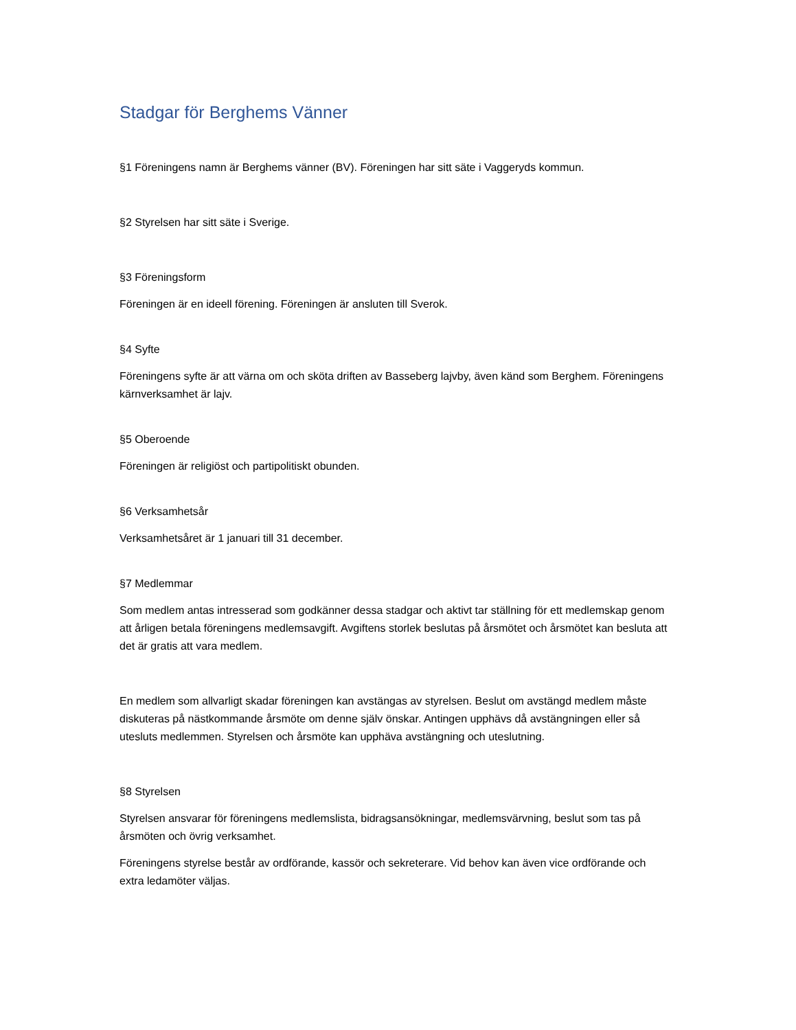Stadgar för Berghems Vänner
§1 Föreningens namn är Berghems vänner (BV). Föreningen har sitt säte i Vaggeryds kommun.
§2 Styrelsen har sitt säte i Sverige.
§3 Föreningsform
Föreningen är en ideell förening. Föreningen är ansluten till Sverok.
§4 Syfte
Föreningens syfte är att värna om och sköta driften av Basseberg lajvby, även känd som Berghem. Föreningens kärnverksamhet är lajv.
§5 Oberoende
Föreningen är religiöst och partipolitiskt obunden.
§6 Verksamhetsår
Verksamhetsåret är 1 januari till 31 december.
§7 Medlemmar
Som medlem antas intresserad som godkänner dessa stadgar och aktivt tar ställning för ett medlemskap genom att årligen betala föreningens medlemsavgift. Avgiftens storlek beslutas på årsmötet och årsmötet kan besluta att det är gratis att vara medlem.
En medlem som allvarligt skadar föreningen kan avstängas av styrelsen. Beslut om avstängd medlem måste diskuteras på nästkommande årsmöte om denne själv önskar. Antingen upphävs då avstängningen eller så utesluts medlemmen. Styrelsen och årsmöte kan upphäva avstängning och uteslutning.
§8 Styrelsen
Styrelsen ansvarar för föreningens medlemslista, bidragsansökningar, medlemsvärvning, beslut som tas på årsmöten och övrig verksamhet.
Föreningens styrelse består av ordförande, kassör och sekreterare. Vid behov kan även vice ordförande och extra ledamöter väljas.